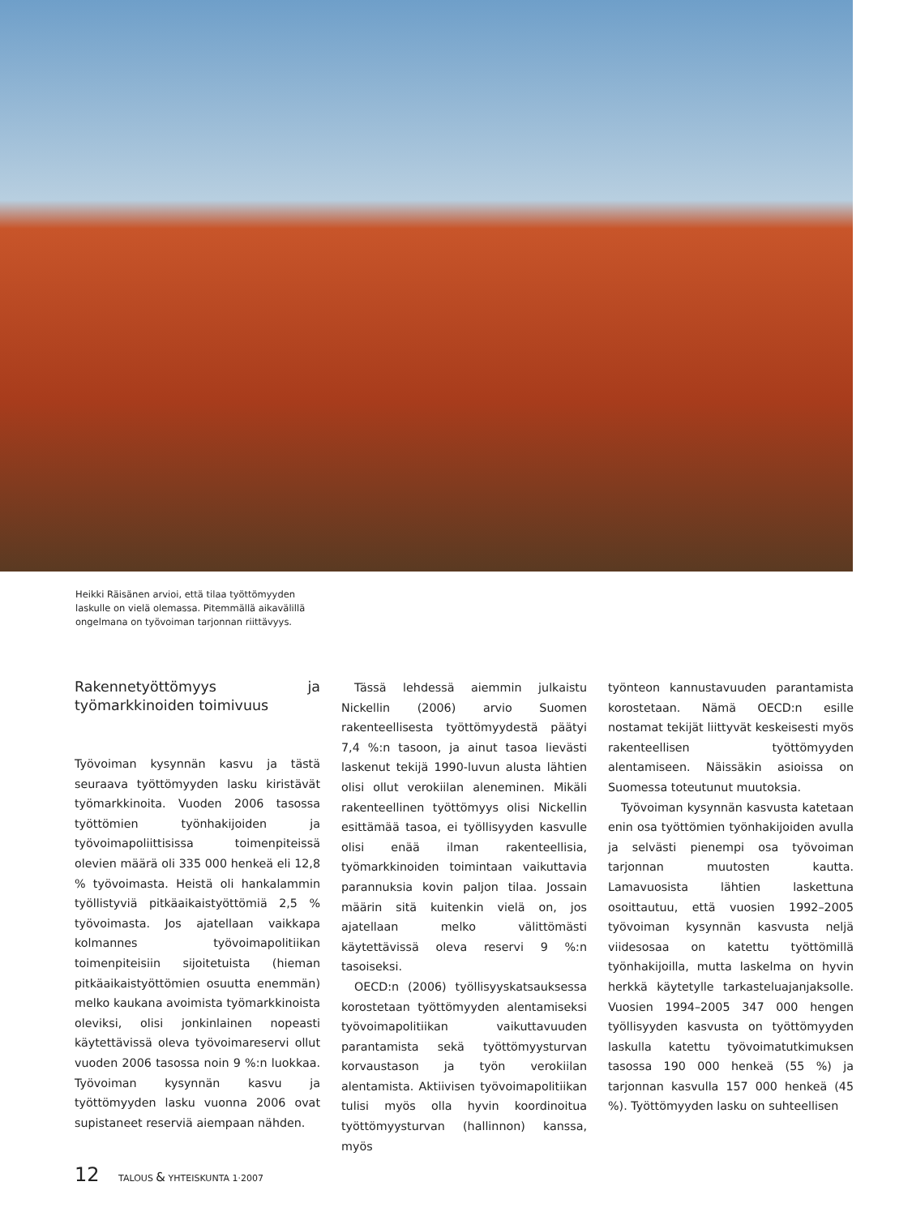Heikki Räisänen arvioi, että tilaa työttömyyden laskulle on vielä olemassa. Pitemmällä aikavälillä ongelmana on työvoiman tarjonnan riittävyys.
Rakennetyöttömyys ja työmarkkinoiden toimivuus
Työvoiman kysynnän kasvu ja tästä seuraava työttömyyden lasku kiristävät työmarkkinoita. Vuoden 2006 tasossa työttömien työnhakijoiden ja työvoimapoliittisissa toimenpiteissä olevien määrä oli 335 000 henkeä eli 12,8 % työvoimasta. Heistä oli hankalammin työllistyviä pitkäaikaistyöttömiä 2,5 % työvoimasta. Jos ajatellaan vaikkapa kolmannes työvoimapolitiikan toimenpiteisiin sijoitetuista (hieman pitkäaikaistyöttömien osuutta enemmän) melko kaukana avoimista työmarkkinoista oleviksi, olisi jonkinlainen nopeasti käytettävissä oleva työvoimareservi ollut vuoden 2006 tasossa noin 9 %:n luokkaa. Työvoiman kysynnän kasvu ja työttömyyden lasku vuonna 2006 ovat supistaneet reserviä aiempaan nähden.
Tässä lehdessä aiemmin julkaistu Nickellin (2006) arvio Suomen rakenteellisesta työttömyydestä päätyi 7,4 %:n tasoon, ja ainut tasoa lievästi laskenut tekijä 1990-luvun alusta lähtien olisi ollut verokiilan aleneminen. Mikäli rakenteellinen työttömyys olisi Nickellin esittämää tasoa, ei työllisyyden kasvulle olisi enää ilman rakenteellisia, työmarkkinoiden toimintaan vaikuttavia parannuksia kovin paljon tilaa. Jossain määrin sitä kuitenkin vielä on, jos ajatellaan melko välittömästi käytettävissä oleva reservi 9 %:n tasoiseksi.
OECD:n (2006) työllisyyskatsauksessa korostetaan työttömyyden alentamiseksi työvoimapolitiikan vaikuttavuuden parantamista sekä työttömyysturvan korvaustason ja työn verokiilan alentamista. Aktiivisen työvoimapolitiikan tulisi myös olla hyvin koordinoitua työttömyysturvan (hallinnon) kanssa, myös
työnteon kannustavuuden parantamista korostetaan. Nämä OECD:n esille nostamat tekijät liittyvät keskeisesti myös rakenteellisen työttömyyden alentamiseen. Näissäkin asioissa on Suomessa toteutunut muutoksia.
Työvoiman kysynnän kasvusta katetaan enin osa työttömien työnhakijoiden avulla ja selvästi pienempi osa työvoiman tarjonnan muutosten kautta. Lamavuosista lähtien laskettuna osoittautuu, että vuosien 1992–2005 työvoiman kysynnän kasvusta neljä viidesosaa on katettu työttömillä työnhakijoilla, mutta laskelma on hyvin herkkä käytetylle tarkasteluajanjaksolle. Vuosien 1994–2005 347 000 hengen työllisyyden kasvusta on työttömyyden laskulla katettu työvoimatutkimuksen tasossa 190 000 henkeä (55 %) ja tarjonnan kasvulla 157 000 henkeä (45 %). Työttömyyden lasku on suhteellisen
12 TALOUS & YHTEISKUNTA 1·2007